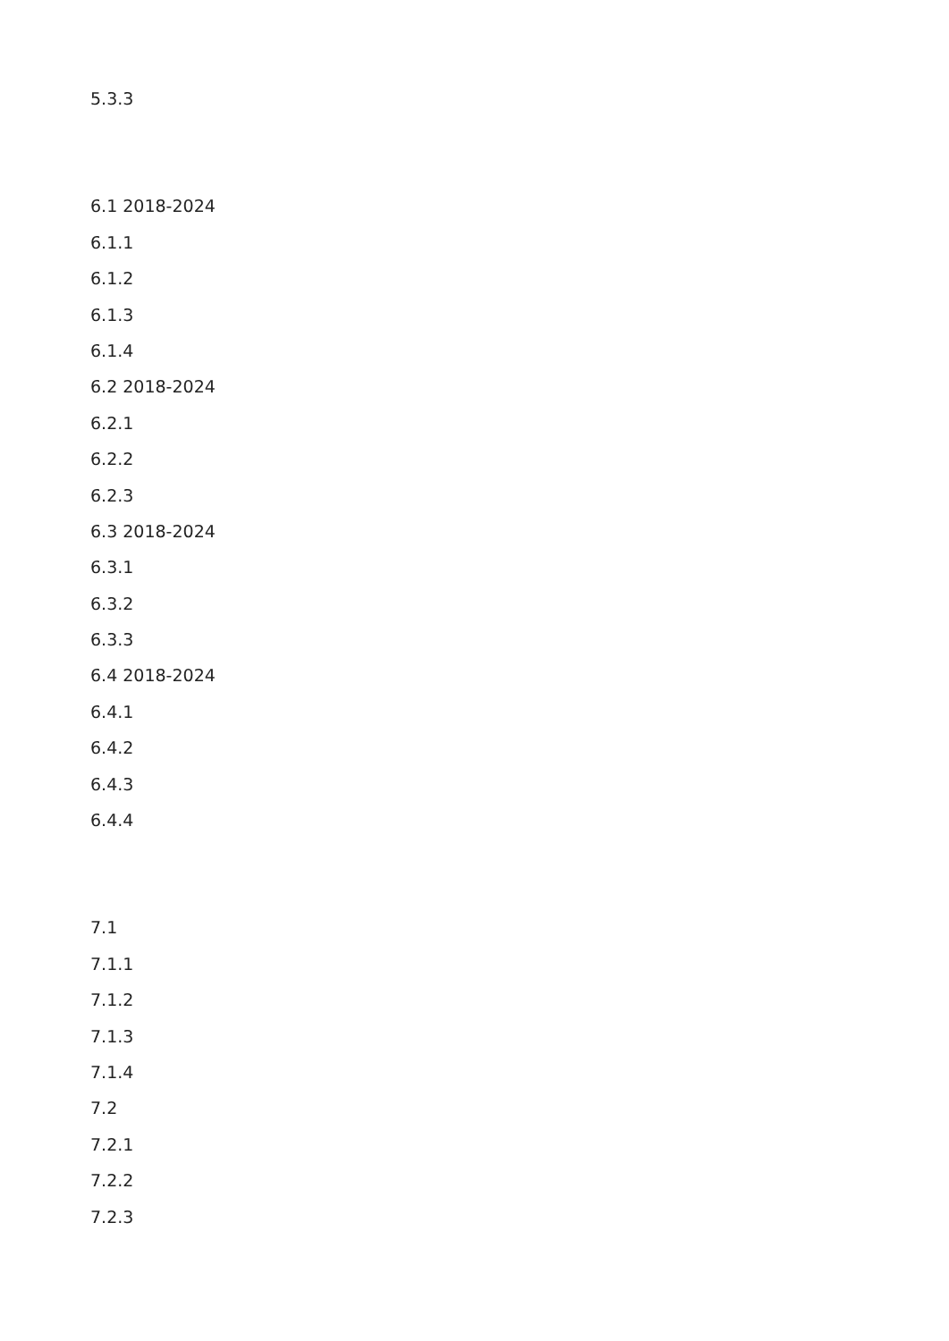5.3.3
6.1 2018-2024
6.1.1
6.1.2
6.1.3
6.1.4
6.2 2018-2024
6.2.1
6.2.2
6.2.3
6.3 2018-2024
6.3.1
6.3.2
6.3.3
6.4 2018-2024
6.4.1
6.4.2
6.4.3
6.4.4
7.1
7.1.1
7.1.2
7.1.3
7.1.4
7.2
7.2.1
7.2.2
7.2.3